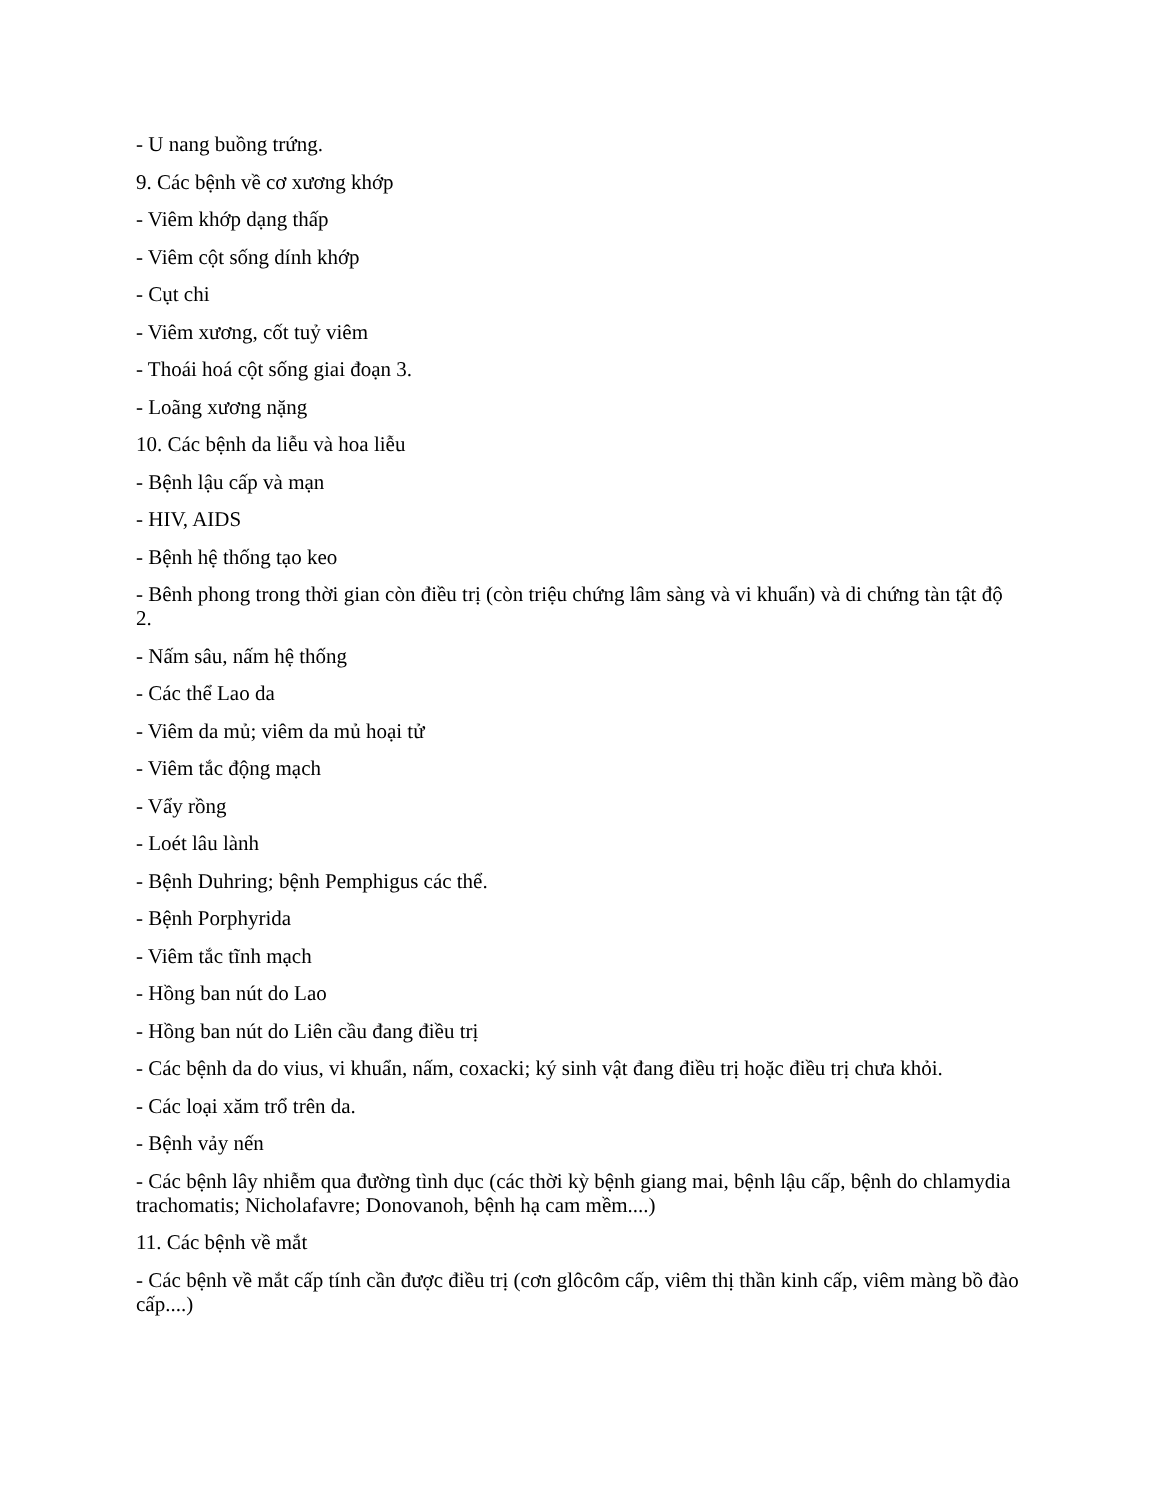- U nang buồng trứng.
9. Các bệnh về cơ xương khớp
- Viêm khớp dạng thấp
- Viêm cột sống dính khớp
- Cụt chi
- Viêm xương, cốt tuỷ viêm
- Thoái hoá cột sống giai đoạn 3.
- Loãng xương nặng
10. Các bệnh da liễu và hoa liễu
- Bệnh lậu cấp và mạn
- HIV, AIDS
- Bệnh hệ thống tạo keo
- Bênh phong trong thời gian còn điều trị (còn triệu chứng lâm sàng và vi khuẩn) và di chứng tàn tật độ 2.
- Nấm sâu, nấm hệ thống
- Các thể Lao da
- Viêm da mủ; viêm da mủ hoại tử
- Viêm tắc động mạch
- Vẩy rồng
- Loét lâu lành
- Bệnh Duhring; bệnh Pemphigus các thể.
- Bệnh Porphyrida
- Viêm tắc tĩnh mạch
- Hồng ban nút do Lao
- Hồng ban nút do Liên cầu đang điều trị
- Các bệnh da do vius, vi khuẩn, nấm, coxacki; ký sinh vật đang điều trị hoặc điều trị chưa khỏi.
- Các loại xăm trổ trên da.
- Bệnh vảy nến
- Các bệnh lây nhiễm qua đường tình dục (các thời kỳ bệnh giang mai, bệnh lậu cấp, bệnh do chlamydia trachomatis; Nicholafavre; Donovanoh, bệnh hạ cam mềm....)
11. Các bệnh về mắt
- Các bệnh về mắt cấp tính cần được điều trị (cơn glôcôm cấp, viêm thị thần kinh cấp, viêm màng bồ đào cấp....)